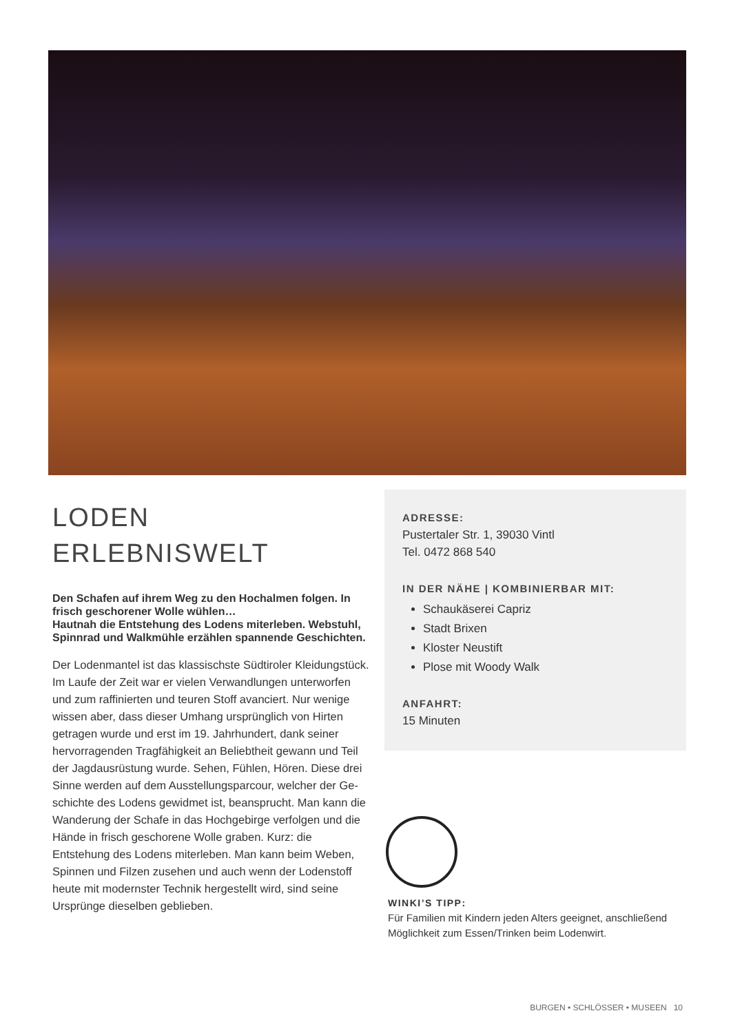LODEN
ERLEBNISWELT
Den Schafen auf ihrem Weg zu den Hochalmen fol­gen. In frisch geschorener Wolle wühlen…
Hautnah die Entstehung des Lodens miterleben. Webstuhl, Spinnrad und Walkmühle erzählen span­nende Geschichten.
Der Lodenmantel ist das klassischste Südtiroler Klei­dungstück. Im Laufe der Zeit war er vielen Verwandlun­gen unterworfen und zum raffinierten und teuren Stoff avanciert. Nur wenige wissen aber, dass dieser Umhang ursprünglich von Hirten getragen wurde und erst im 19. Jahrhundert, dank seiner hervorragenden Tragfähig­keit an Beliebtheit gewann und Teil der Jagdausrüs­tung wurde. Sehen, Fühlen, Hören. Diese drei Sinne werden auf dem Ausstellungsparcour, welcher der Ge­schichte des Lodens gewidmet ist, beansprucht. Man kann die Wanderung der Schafe in das Hochgebirge verfolgen und die Hände in frisch geschorene Wolle gra­ben. Kurz: die Entstehung des Lodens miterleben. Man kann beim Weben, Spinnen und Filzen zusehen und auch wenn der Lodenstoff heute mit modernster Tech­nik hergestellt wird, sind seine Ursprünge dieselben geblieben.
ADRESSE:
Pustertaler Str. 1, 39030 Vintl
Tel. 0472 868 540
IN DER NÄHE | KOMBINIERBAR MIT:
Schaukäserei Capriz
Stadt Brixen
Kloster Neustift
Plose mit Woody Walk
ANFAHRT:
15 Minuten
WINKI’S TIPP:
Für Familien mit Kindern jeden Alters geeignet, anschlie­ßend Möglichkeit zum Essen/Trinken beim Lodenwirt.
BURGEN • SCHLÖSSER • MUSEEN 10